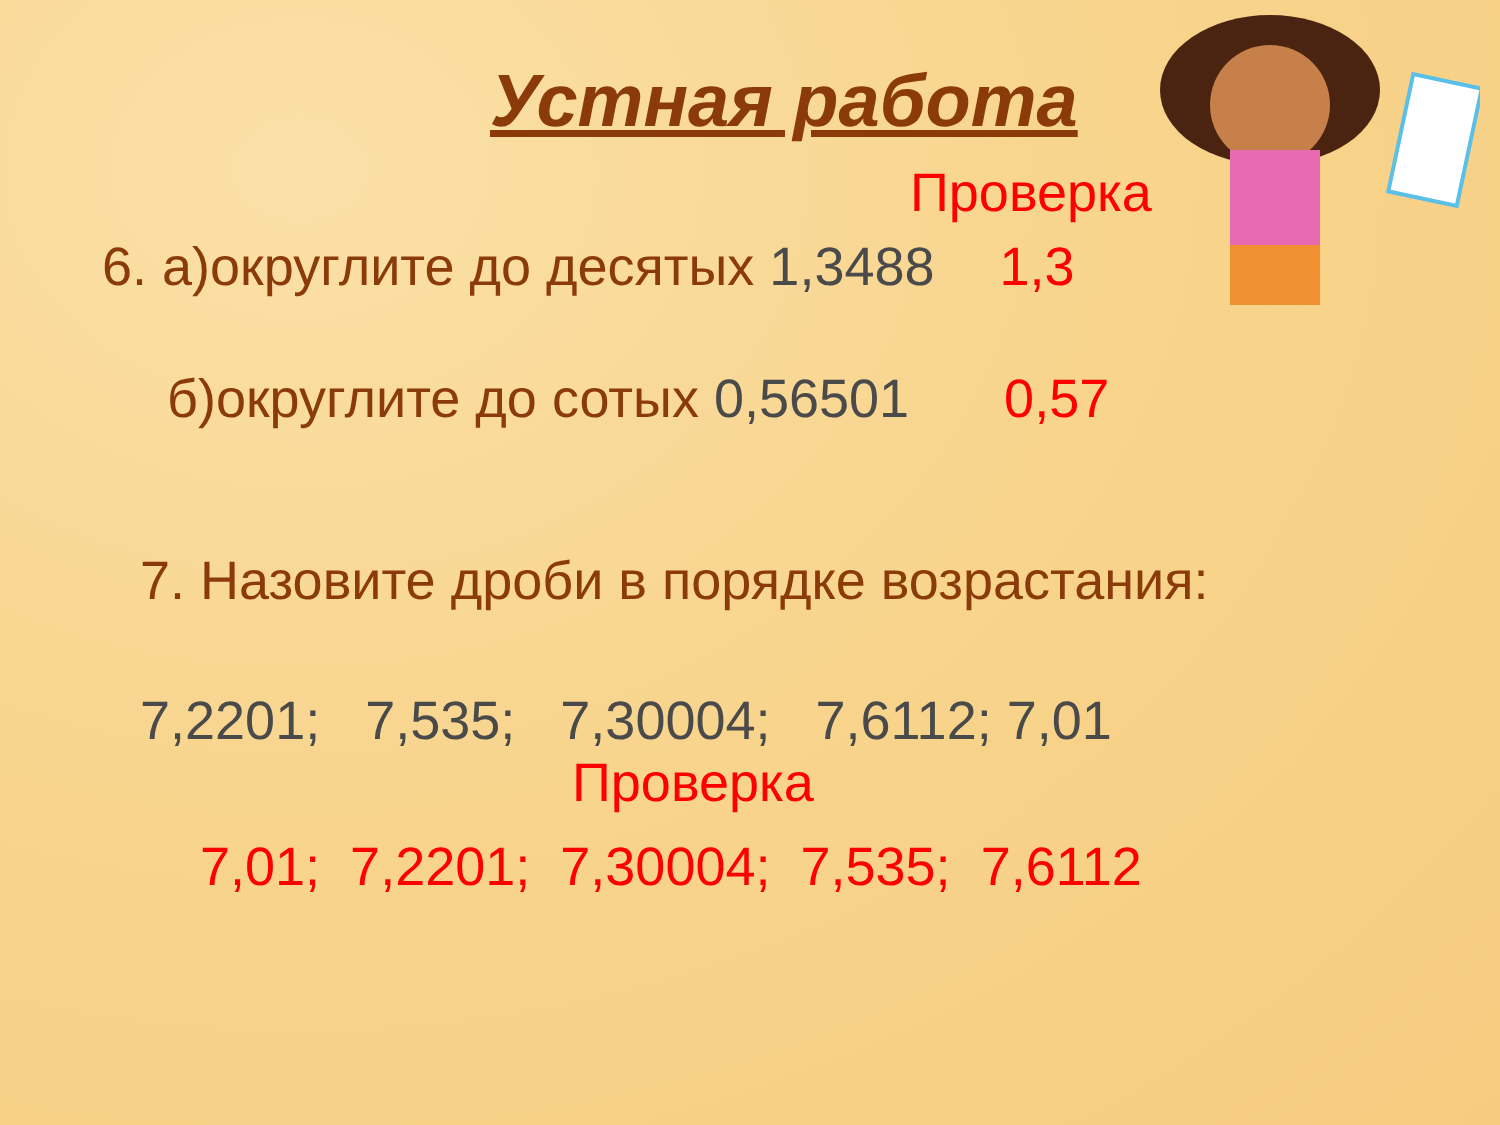Устная работа
Проверка
6. а)округлите до десятых 1,3488 1,3
б)округлите до сотых 0,56501 0,57
7. Назовите дроби в порядке возрастания:
7,2201; 7,535; 7,30004; 7,6112; 7,01
Проверка
7,01; 7,2201; 7,30004; 7,535; 7,6112